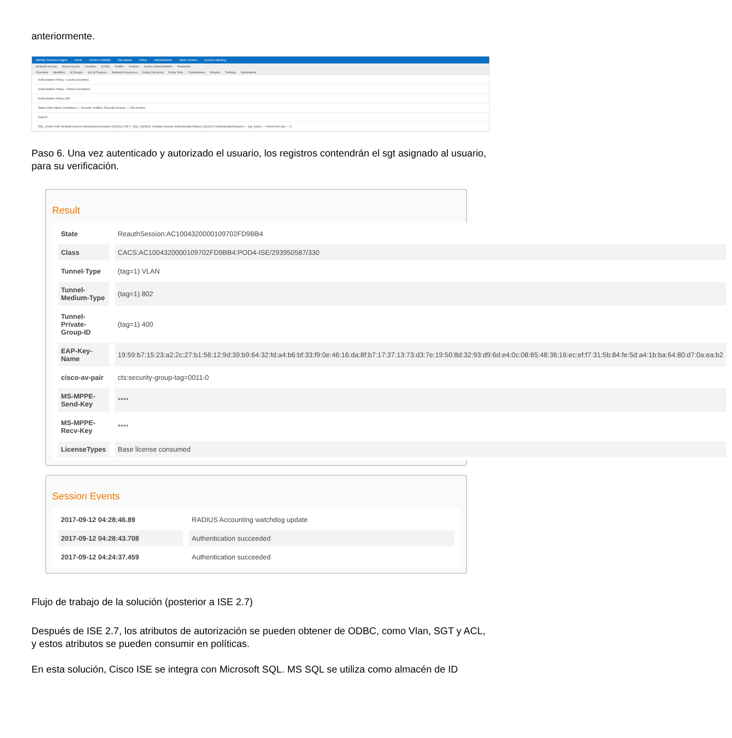anteriormente.
Identity Services Engine Home Context Visibility Operations Policy Administration Work Centers License Warning
Network Access Guest Access TrustSec BYOD Profiler Posture Device Administration PassiveID
Overview Identities Id Groups Ext Id Sources Network Resources Policy Elements Policy Sets Troubleshoot Reports Settings Dictionaries
Authorization Policy - Local Exceptions
Authorization Policy - Global Exceptions
Authorization Policy (18)
Status Rule Name Conditions — Results: Profiles, Security Groups — Hits Actions
Search
SQL_AuthZ AND Network Access·NetworkDeviceName EQUALS INFY_SQL_DBNDG; Network Access·AuthenticationStatus EQUALS AuthenticationPassed — sql_AuthZ — Select from list — 0
Paso 6. Una vez autenticado y autorizado el usuario, los registros contendrán el sgt asignado al usuario, para su verificación.
Result
| State | ReauthSession:AC1004320000109702FD9BB4 |
| Class | CACS:AC1004320000109702FD9BB4:POD4-ISE/293950587/330 |
| Tunnel-Type | (tag=1) VLAN |
| Tunnel-Medium-Type | (tag=1) 802 |
| Tunnel-Private-Group-ID | (tag=1) 400 |
| EAP-Key-Name | 19:59:b7:15:23:a2:2c:27:b1:56:12:9d:39:b9:64:32:fd:a4:b6:bf:33:f9:0e:46:16:da:8f:b7:17:37:13:73:d3:7e:19:50:8d:32:93:d9:6d:e4:0c:08:65:48:36:16:ec:ef:f7:31:5b:84:fe:5d:a4:1b:ba:64:80:d7:0a:ea:b2 |
| cisco-av-pair | cts:security-group-tag=0011-0 |
| MS-MPPE-Send-Key | **** |
| MS-MPPE-Recv-Key | **** |
| LicenseTypes | Base license consumed |
Session Events
| 2017-09-12 04:28:46.89 | RADIUS Accounting watchdog update |
| 2017-09-12 04:28:43.708 | Authentication succeeded |
| 2017-09-12 04:24:37.459 | Authentication succeeded |
Flujo de trabajo de la solución (posterior a ISE 2.7)
Después de ISE 2.7, los atributos de autorización se pueden obtener de ODBC, como Vlan, SGT y ACL, y estos atributos se pueden consumir en políticas.
En esta solución, Cisco ISE se integra con Microsoft SQL. MS SQL se utiliza como almacén de ID